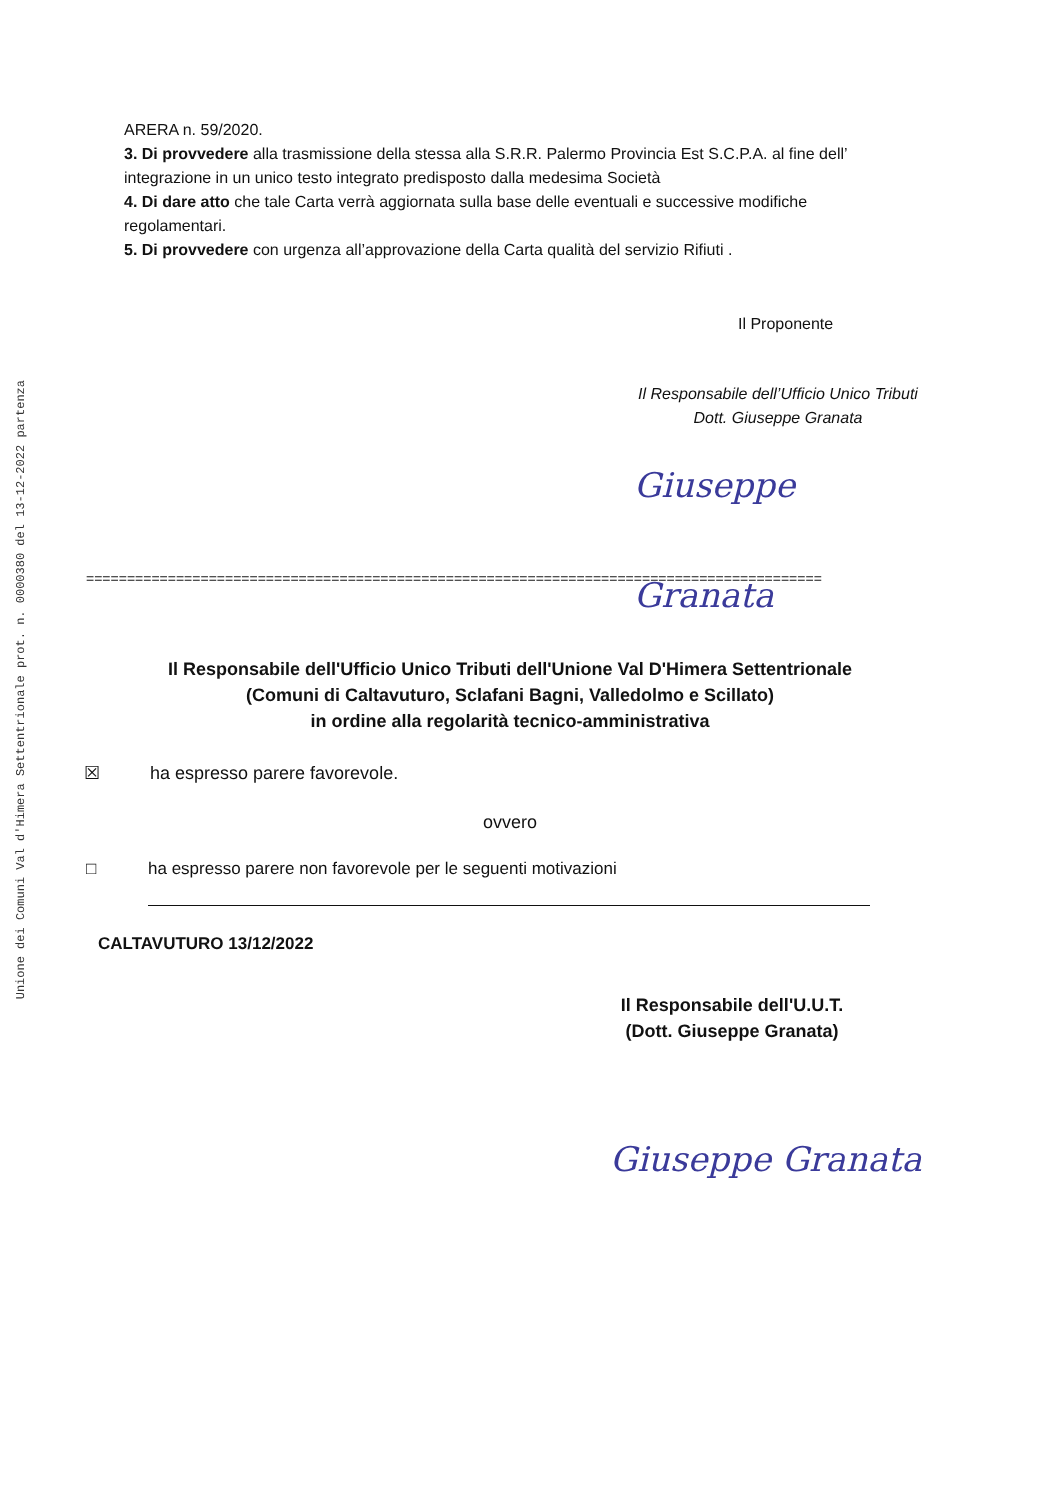Unione dei Comuni Val d'Himera Settentrionale prot. n. 0000380 del 13-12-2022 partenza
ARERA n. 59/2020.
3. Di provvedere alla trasmissione della stessa alla S.R.R. Palermo Provincia Est S.C.P.A. al fine dell’ integrazione in un unico testo integrato predisposto dalla medesima Società
4. Di dare atto che tale Carta verrà aggiornata sulla base delle eventuali e successive modifiche regolamentari.
5. Di provvedere con urgenza all’approvazione della Carta qualità del servizio Rifiuti .
Il Proponente
Il Responsabile dell’Ufficio Unico Tributi
Dott. Giuseppe Granata
Giuseppe Granata
==========================================================================================
Il Responsabile dell'Ufficio Unico Tributi dell'Unione Val D'Himera Settentrionale
(Comuni di Caltavuturo, Sclafani Bagni, Valledolmo e Scillato)
in ordine alla regolarità tecnico-amministrativa
☒ ha espresso parere favorevole.
ovvero
□ ha espresso parere non favorevole per le seguenti motivazioni
CALTAVUTURO 13/12/2022
Il Responsabile dell'U.U.T.
(Dott. Giuseppe Granata)
Giuseppe Granata